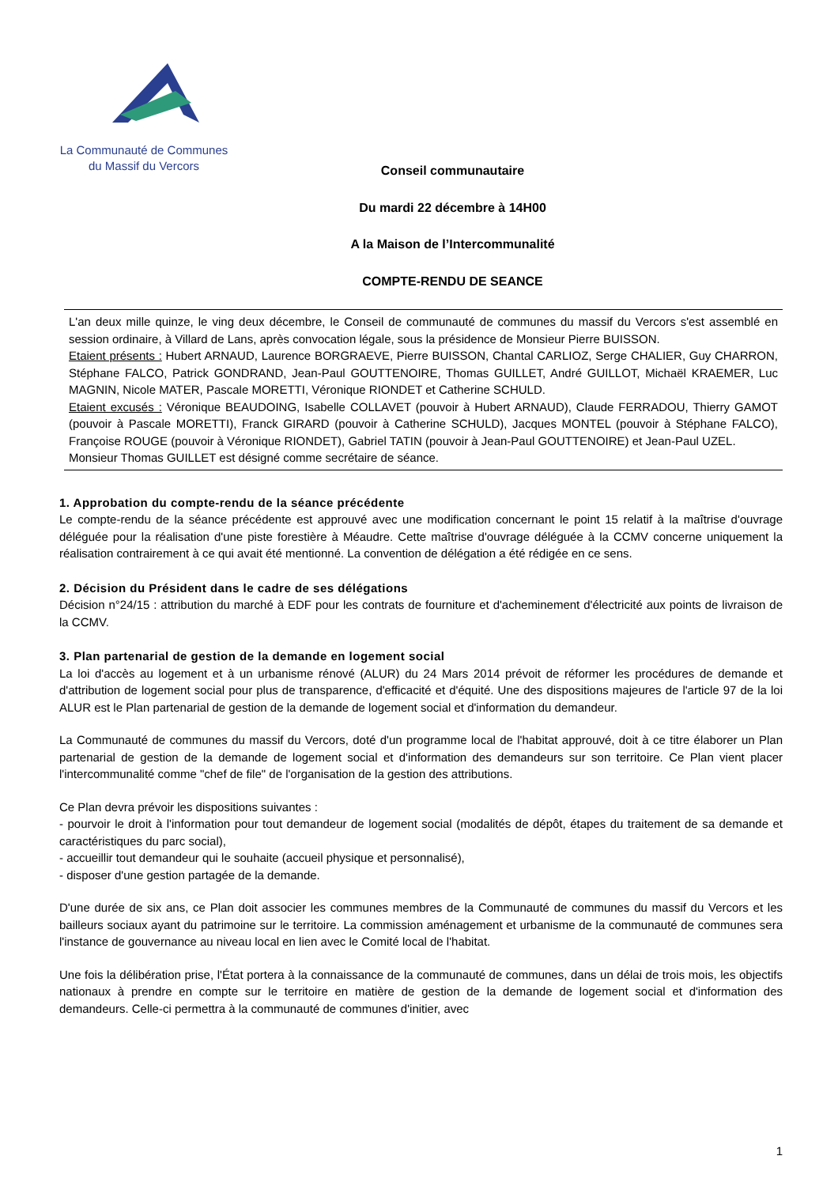La Communauté de Communes
du Massif du Vercors
Conseil communautaire
Du mardi 22 décembre à 14H00
A la Maison de l’Intercommunalité
COMPTE-RENDU DE SEANCE
L'an deux mille quinze, le ving deux décembre, le Conseil de communauté de communes du massif du Vercors s'est assemblé en session ordinaire, à Villard de Lans, après convocation légale, sous la présidence de Monsieur Pierre BUISSON.
Etaient présents : Hubert ARNAUD, Laurence BORGRAEVE, Pierre BUISSON, Chantal CARLIOZ, Serge CHALIER, Guy CHARRON, Stéphane FALCO, Patrick GONDRAND, Jean-Paul GOUTTENOIRE, Thomas GUILLET, André GUILLOT, Michaël KRAEMER, Luc MAGNIN, Nicole MATER, Pascale MORETTI, Véronique RIONDET et Catherine SCHULD.
Etaient excusés : Véronique BEAUDOING, Isabelle COLLAVET (pouvoir à Hubert ARNAUD), Claude FERRADOU, Thierry GAMOT (pouvoir à Pascale MORETTI), Franck GIRARD (pouvoir à Catherine SCHULD), Jacques MONTEL (pouvoir à Stéphane FALCO), Françoise ROUGE (pouvoir à Véronique RIONDET), Gabriel TATIN (pouvoir à Jean-Paul GOUTTENOIRE) et Jean-Paul UZEL.
Monsieur Thomas GUILLET est désigné comme secrétaire de séance.
1. Approbation du compte-rendu de la séance précédente
Le compte-rendu de la séance précédente est approuvé avec une modification concernant le point 15 relatif à la maîtrise d'ouvrage déléguée pour la réalisation d'une piste forestière à Méaudre. Cette maîtrise d'ouvrage déléguée à la CCMV concerne uniquement la réalisation contrairement à ce qui avait été mentionné. La convention de délégation a été rédigée en ce sens.
2. Décision du Président dans le cadre de ses délégations
Décision n°24/15 : attribution du marché à EDF pour les contrats de fourniture et d'acheminement d'électricité aux points de livraison de la CCMV.
3. Plan partenarial de gestion de la demande en logement social
La loi d'accès au logement et à un urbanisme rénové (ALUR) du 24 Mars 2014 prévoit de réformer les procédures de demande et d'attribution de logement social pour plus de transparence, d'efficacité et d'équité. Une des dispositions majeures de l'article 97 de la loi ALUR est le Plan partenarial de gestion de la demande de logement social et d'information du demandeur.
La Communauté de communes du massif du Vercors, doté d'un programme local de l'habitat approuvé, doit à ce titre élaborer un Plan partenarial de gestion de la demande de logement social et d'information des demandeurs sur son territoire. Ce Plan vient placer l'intercommunalité comme "chef de file" de l'organisation de la gestion des attributions.
Ce Plan devra prévoir les dispositions suivantes :
- pourvoir le droit à l'information pour tout demandeur de logement social (modalités de dépôt, étapes du traitement de sa demande et caractéristiques du parc social),
- accueillir tout demandeur qui le souhaite (accueil physique et personnalisé),
- disposer d'une gestion partagée de la demande.
D'une durée de six ans, ce Plan doit associer les communes membres de la Communauté de communes du massif du Vercors et les bailleurs sociaux ayant du patrimoine sur le territoire. La commission aménagement et urbanisme de la communauté de communes sera l'instance de gouvernance au niveau local en lien avec le Comité local de l'habitat.
Une fois la délibération prise, l'État portera à la connaissance de la communauté de communes, dans un délai de trois mois, les objectifs nationaux à prendre en compte sur le territoire en matière de gestion de la demande de logement social et d'information des demandeurs. Celle-ci permettra à la communauté de communes d'initier, avec
1